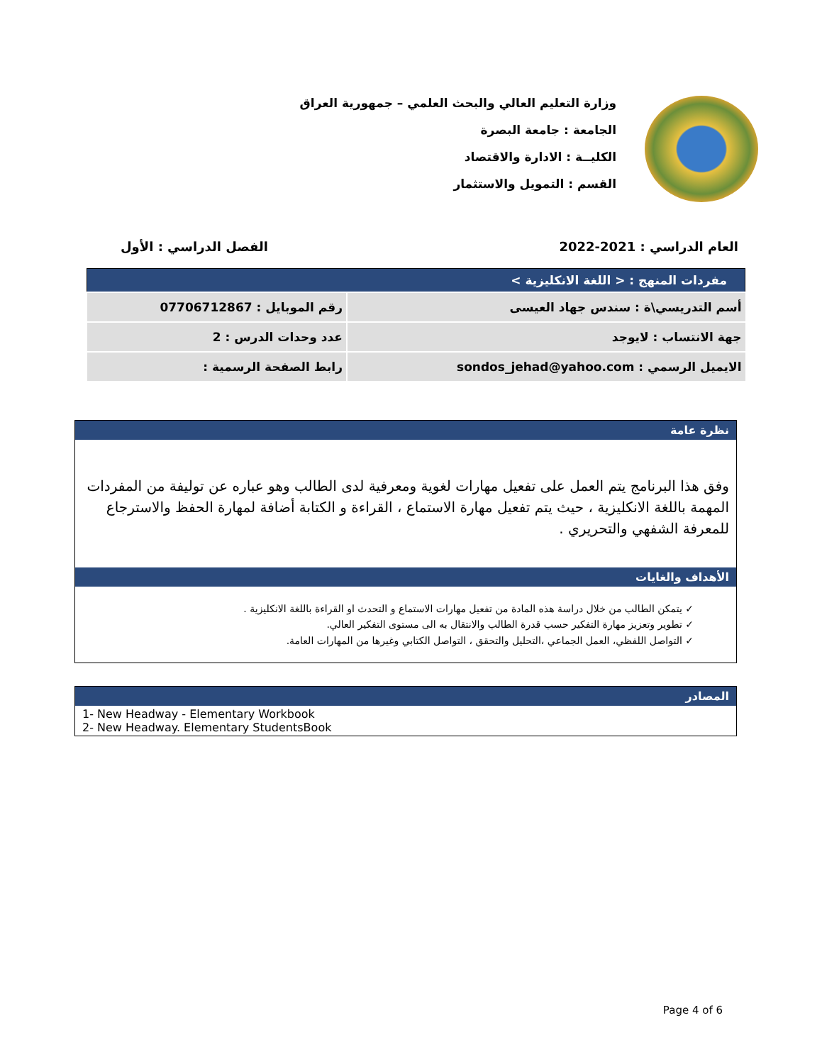وزارة التعليم العالي والبحث العلمي – جمهورية العراق
الجامعة : جامعة البصرة
الكليــة : الادارة والاقتصاد
القسم : التمويل والاستثمار
العام الدراسي : 2021-2022 الفصل الدراسي : الأول
| مفردات المنهج : < اللغة الانكليزية > | |
| --- | --- |
| أسم التدريسي\ة : سندس جهاد العيسى | رقم الموبايل : 07706712867 |
| جهة الانتساب : لايوجد | عدد وحدات الدرس : 2 |
| الايميل الرسمي : sondos_jehad@yahoo.com | رابط الصفحة الرسمية : |
نظرة عامة
وفق هذا البرنامج يتم العمل على تفعيل مهارات لغوية ومعرفية لدى الطالب وهو عباره عن توليفة من المفردات المهمة باللغة الانكليزية ، حيث يتم تفعيل مهارة الاستماع ، القراءة و الكتابة أضافة لمهارة الحفظ والاسترجاع للمعرفة الشفهي والتحريري .
الأهداف والغايات
✓ يتمكن الطالب من خلال دراسة هذه المادة من تفعيل مهارات الاستماع و التحدث او القراءة باللغة الانكليزية .
✓ تطوير وتعزيز مهارة التفكير حسب قدرة الطالب والانتقال به الى مستوى التفكير العالي.
✓ التواصل اللفظي، العمل الجماعي ،التحليل والتحقق ، التواصل الكتابي وغيرها من المهارات العامة.
المصادر
1- New Headway - Elementary Workbook
2- New Headway. Elementary StudentsBook
Page 4 of 6